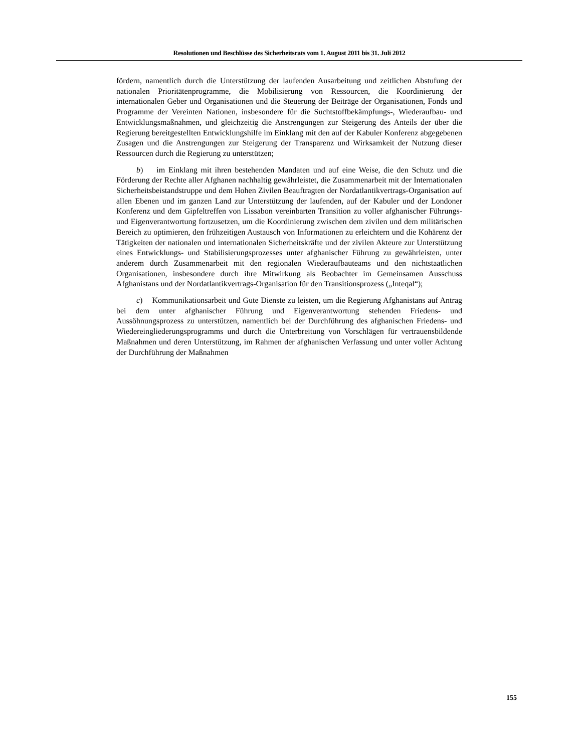Resolutionen und Beschlüsse des Sicherheitsrats vom 1. August 2011 bis 31. Juli 2012
fördern, namentlich durch die Unterstützung der laufenden Ausarbeitung und zeitlichen Abstufung der nationalen Prioritätenprogramme, die Mobilisierung von Ressourcen, die Koordinierung der internationalen Geber und Organisationen und die Steuerung der Beiträge der Organisationen, Fonds und Programme der Vereinten Nationen, insbesondere für die Suchtstoffbekämpfungs-, Wiederaufbau- und Entwicklungsmaßnahmen, und gleichzeitig die Anstrengungen zur Steigerung des Anteils der über die Regierung bereitgestellten Entwicklungshilfe im Einklang mit den auf der Kabuler Konferenz abgegebenen Zusagen und die Anstrengungen zur Steigerung der Transparenz und Wirksamkeit der Nutzung dieser Ressourcen durch die Regierung zu unterstützen;
b) im Einklang mit ihren bestehenden Mandaten und auf eine Weise, die den Schutz und die Förderung der Rechte aller Afghanen nachhaltig gewährleistet, die Zusammenarbeit mit der Internationalen Sicherheitsbeistandstruppe und dem Hohen Zivilen Beauftragten der Nordatlantikvertrags-Organisation auf allen Ebenen und im ganzen Land zur Unterstützung der laufenden, auf der Kabuler und der Londoner Konferenz und dem Gipfeltreffen von Lissabon vereinbarten Transition zu voller afghanischer Führungs- und Eigenverantwortung fortzusetzen, um die Koordinierung zwischen dem zivilen und dem militärischen Bereich zu optimieren, den frühzeitigen Austausch von Informationen zu erleichtern und die Kohärenz der Tätigkeiten der nationalen und internationalen Sicherheitskräfte und der zivilen Akteure zur Unterstützung eines Entwicklungs- und Stabilisierungsprozesses unter afghanischer Führung zu gewährleisten, unter anderem durch Zusammenarbeit mit den regionalen Wiederaufbauteams und den nichtstaatlichen Organisationen, insbesondere durch ihre Mitwirkung als Beobachter im Gemeinsamen Ausschuss Afghanistans und der Nordatlantikvertrags-Organisation für den Transitionsprozess („Inteqal“);
c) Kommunikationsarbeit und Gute Dienste zu leisten, um die Regierung Afghanistans auf Antrag bei dem unter afghanischer Führung und Eigenverantwortung stehenden Friedens- und Aussöhnungsprozess zu unterstützen, namentlich bei der Durchführung des afghanischen Friedens- und Wiedereingliederungsprogramms und durch die Unterbreitung von Vorschlägen für vertrauensbildende Maßnahmen und deren Unterstützung, im Rahmen der afghanischen Verfassung und unter voller Achtung der Durchführung der Maßnahmen
155